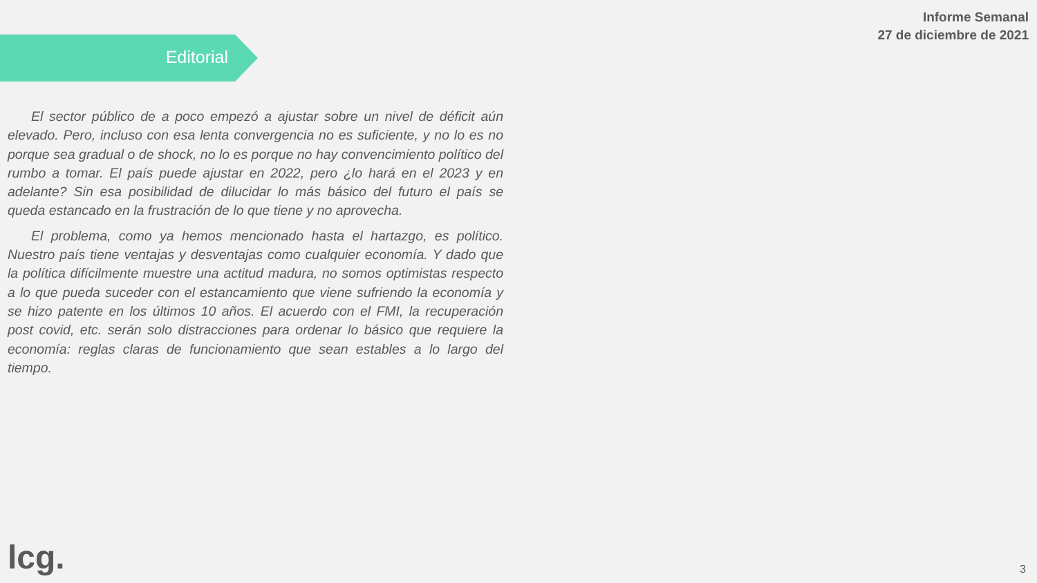Informe Semanal
27 de diciembre de 2021
Editorial
El sector público de a poco empezó a ajustar sobre un nivel de déficit aún elevado. Pero, incluso con esa lenta convergencia no es suficiente, y no lo es no porque sea gradual o de shock, no lo es porque no hay convencimiento político del rumbo a tomar. El país puede ajustar en 2022, pero ¿lo hará en el 2023 y en adelante? Sin esa posibilidad de dilucidar lo más básico del futuro el país se queda estancado en la frustración de lo que tiene y no aprovecha.
El problema, como ya hemos mencionado hasta el hartazgo, es político. Nuestro país tiene ventajas y desventajas como cualquier economía. Y dado que la política difícilmente muestre una actitud madura, no somos optimistas respecto a lo que pueda suceder con el estancamiento que viene sufriendo la economía y se hizo patente en los últimos 10 años. El acuerdo con el FMI, la recuperación post covid, etc. serán solo distracciones para ordenar lo básico que requiere la economía: reglas claras de funcionamiento que sean estables a lo largo del tiempo.
lcg. 3